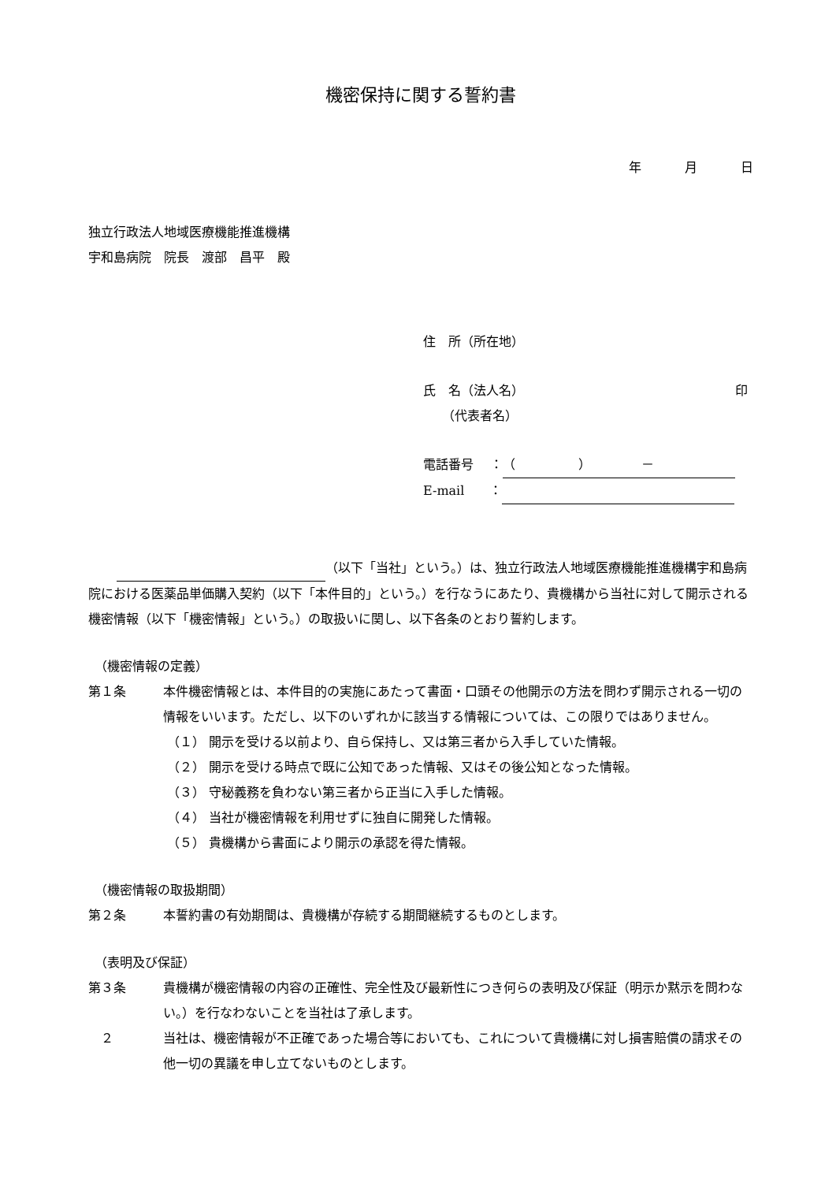機密保持に関する誓約書
年 月 日
独立行政法人地域医療機能推進機構
宇和島病院　院長　渡部　昌平　殿
住　所（所在地）
氏　名（法人名） 印
　　（代表者名）
電話番号　 ： （　　　　　）　　　　－
E-mail　　：
（以下「当社」という。）は、独立行政法人地域医療機能推進機構宇和島病院における医薬品単価購入契約（以下「本件目的」という。）を行なうにあたり、貴機構から当社に対して開示される機密情報（以下「機密情報」という。）の取扱いに関し、以下各条のとおり誓約します。
（機密情報の定義）
第１条 本件機密情報とは、本件目的の実施にあたって書面・口頭その他開示の方法を問わず開示される一切の情報をいいます。ただし、以下のいずれかに該当する情報については、この限りではありません。
（１） 開示を受ける以前より、自ら保持し、又は第三者から入手していた情報。
（２） 開示を受ける時点で既に公知であった情報、又はその後公知となった情報。
（３） 守秘義務を負わない第三者から正当に入手した情報。
（４） 当社が機密情報を利用せずに独自に開発した情報。
（５） 貴機構から書面により開示の承認を得た情報。
（機密情報の取扱期間）
第２条 本誓約書の有効期間は、貴機構が存続する期間継続するものとします。
（表明及び保証）
第３条 貴機構が機密情報の内容の正確性、完全性及び最新性につき何らの表明及び保証（明示か黙示を問わない。）を行なわないことを当社は了承します。
　２ 当社は、機密情報が不正確であった場合等においても、これについて貴機構に対し損害賠償の請求その他一切の異議を申し立てないものとします。